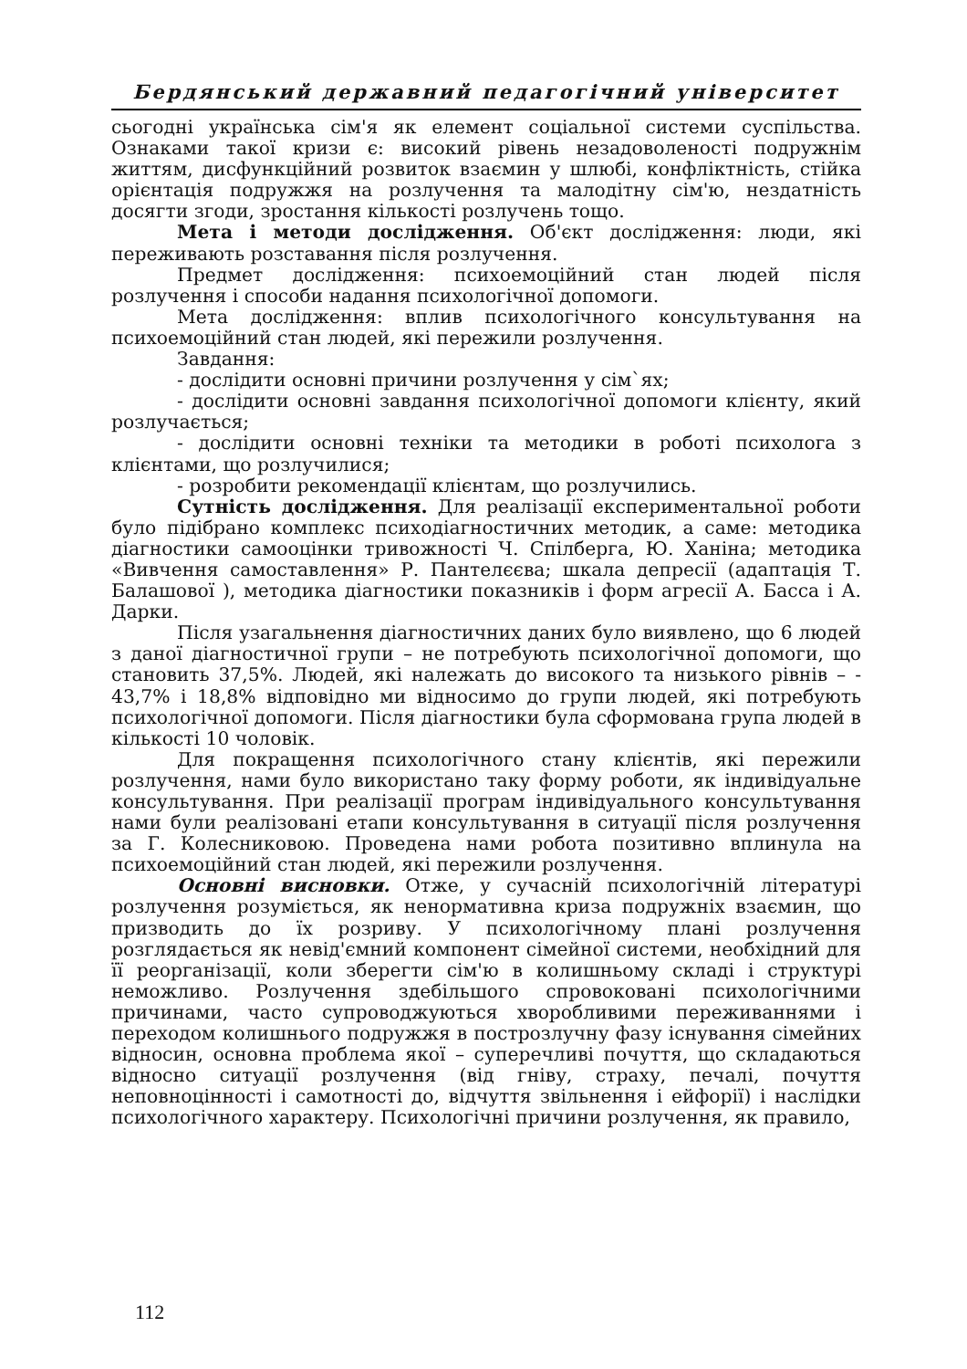Бердянський державний педагогічний університет
сьогодні українська сім'я як елемент соціальної системи суспільства. Ознаками такої кризи є: високий рівень незадоволеності подружнім життям, дисфункційний розвиток взаємин у шлюбі, конфліктність, стійка орієнтація подружжя на розлучення та малодітну сім'ю, нездатність досягти згоди, зростання кількості розлучень тощо.
Мета і методи дослідження. Об'єкт дослідження: люди, які переживають розставання після розлучення.
Предмет дослідження: психоемоційний стан людей після розлучення і способи надання психологічної допомоги.
Мета дослідження: вплив психологічного консультування на психоемоційний стан людей, які пережили розлучення.
Завдання:
- дослідити основні причини розлучення у сім`ях;
- дослідити основні завдання психологічної допомоги клієнту, який розлучається;
- дослідити основні техніки та методики в роботі психолога з клієнтами, що розлучилися;
- розробити рекомендації клієнтам, що розлучились.
Сутність дослідження. Для реалізації експериментальної роботи було підібрано комплекс психодіагностичних методик, а саме: методика діагностики самооцінки тривожності Ч. Спілберга, Ю. Ханіна; методика «Вивчення самоставлення» Р. Пантелєєва; шкала депресії (адаптація Т. Балашової ), методика діагностики показників і форм агресії А. Басса і А. Дарки.
Після узагальнення діагностичних даних було виявлено, що 6 людей з даної діагностичної групи – не потребують психологічної допомоги, що становить 37,5%. Людей, які належать до високого та низького рівнів – - 43,7% і 18,8% відповідно ми відносимо до групи людей, які потребують психологічної допомоги. Після діагностики була сформована група людей в кількості 10 чоловік.
Для покращення психологічного стану клієнтів, які пережили розлучення, нами було використано таку форму роботи, як індивідуальне консультування. При реалізації програм індивідуального консультування нами були реалізовані етапи консультування в ситуації після розлучення за Г. Колесниковою. Проведена нами робота позитивно вплинула на психоемоційний стан людей, які пережили розлучення.
Основні висновки. Отже, у сучасній психологічній літературі розлучення розуміється, як ненормативна криза подружніх взаємин, що призводить до їх розриву. У психологічному плані розлучення розглядається як невід'ємний компонент сімейної системи, необхідний для її реорганізації, коли зберегти сім'ю в колишньому складі і структурі неможливо. Розлучення здебільшого спровоковані психологічними причинами, часто супроводжуються хворобливими переживаннями і переходом колишнього подружжя в постро­злучну фазу існування сімейних відносин, основна проблема якої – суперечливі почуття, що складаються відносно ситуації розлучення (від гніву, страху, печалі, почуття неповноцінності і самотності до, відчуття звільнення і ейфорії) і наслідки психологічного характеру. Психологічні причини розлучення, як правило,
112